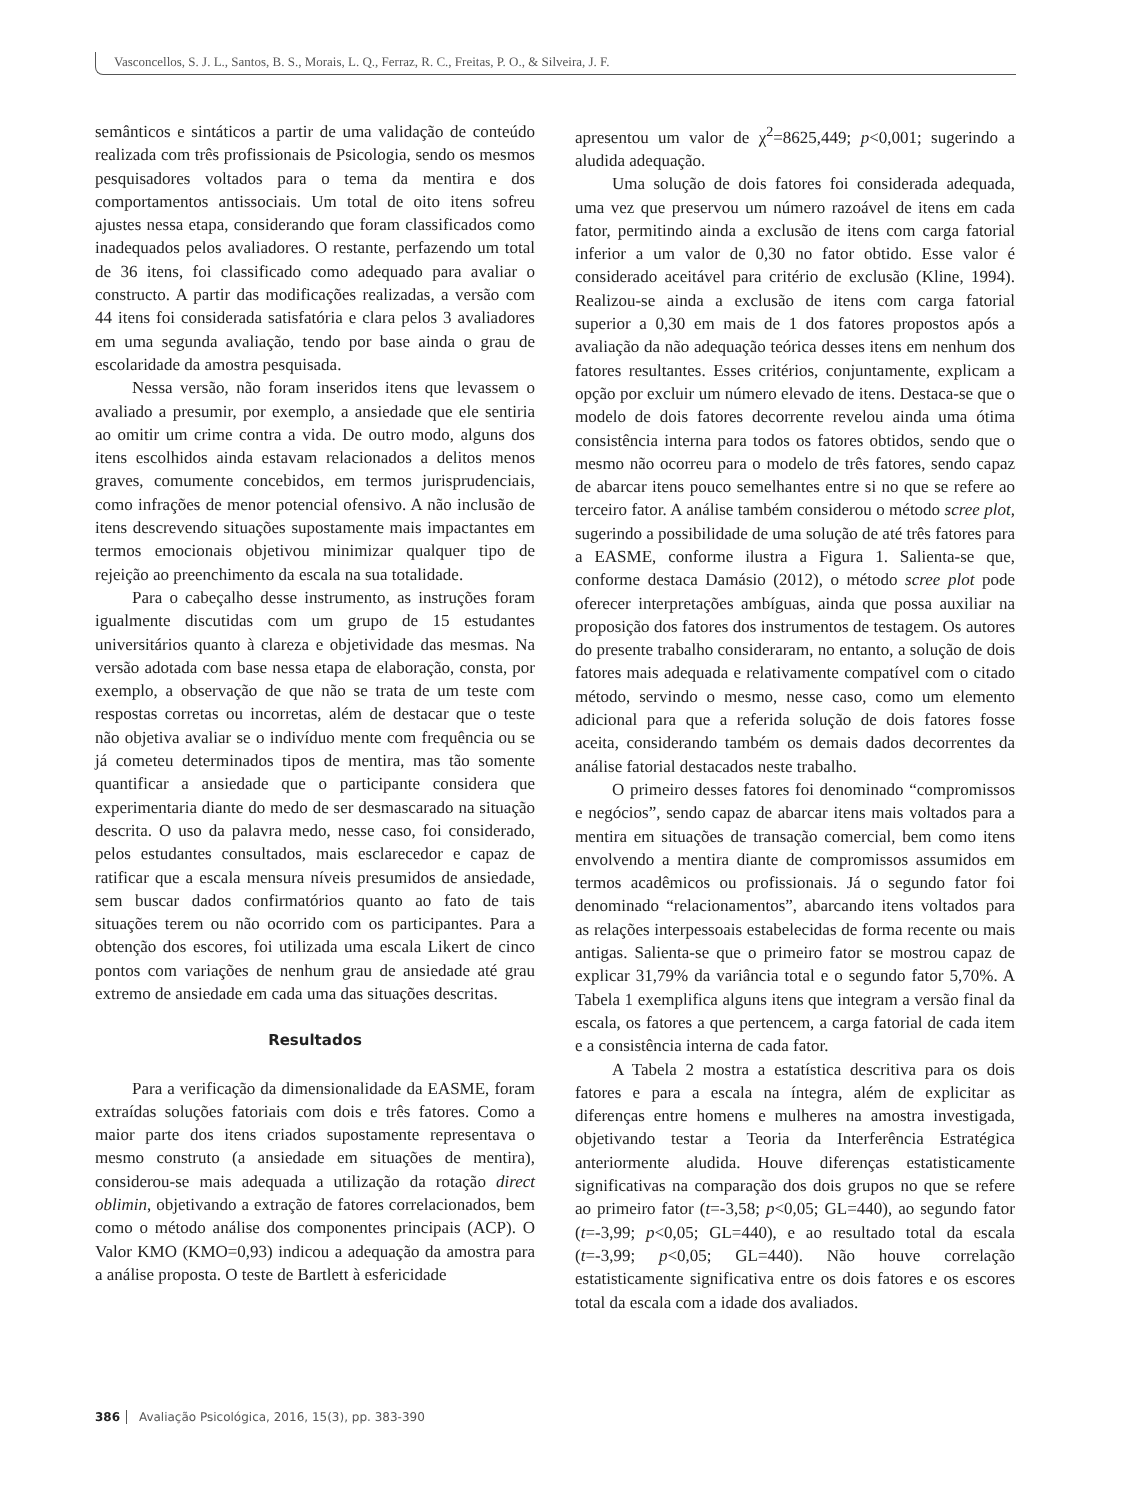Vasconcellos, S. J. L., Santos, B. S., Morais, L. Q., Ferraz, R. C., Freitas, P. O., & Silveira, J. F.
semânticos e sintáticos a partir de uma validação de conteúdo realizada com três profissionais de Psicologia, sendo os mesmos pesquisadores voltados para o tema da mentira e dos comportamentos antissociais. Um total de oito itens sofreu ajustes nessa etapa, considerando que foram classificados como inadequados pelos avaliadores. O restante, perfazendo um total de 36 itens, foi classificado como adequado para avaliar o constructo. A partir das modificações realizadas, a versão com 44 itens foi considerada satisfatória e clara pelos 3 avaliadores em uma segunda avaliação, tendo por base ainda o grau de escolaridade da amostra pesquisada.
Nessa versão, não foram inseridos itens que levassem o avaliado a presumir, por exemplo, a ansiedade que ele sentiria ao omitir um crime contra a vida. De outro modo, alguns dos itens escolhidos ainda estavam relacionados a delitos menos graves, comumente concebidos, em termos jurisprudenciais, como infrações de menor potencial ofensivo. A não inclusão de itens descrevendo situações supostamente mais impactantes em termos emocionais objetivou minimizar qualquer tipo de rejeição ao preenchimento da escala na sua totalidade.
Para o cabeçalho desse instrumento, as instruções foram igualmente discutidas com um grupo de 15 estudantes universitários quanto à clareza e objetividade das mesmas. Na versão adotada com base nessa etapa de elaboração, consta, por exemplo, a observação de que não se trata de um teste com respostas corretas ou incorretas, além de destacar que o teste não objetiva avaliar se o indivíduo mente com frequência ou se já cometeu determinados tipos de mentira, mas tão somente quantificar a ansiedade que o participante considera que experimentaria diante do medo de ser desmascarado na situação descrita. O uso da palavra medo, nesse caso, foi considerado, pelos estudantes consultados, mais esclarecedor e capaz de ratificar que a escala mensura níveis presumidos de ansiedade, sem buscar dados confirmatórios quanto ao fato de tais situações terem ou não ocorrido com os participantes. Para a obtenção dos escores, foi utilizada uma escala Likert de cinco pontos com variações de nenhum grau de ansiedade até grau extremo de ansiedade em cada uma das situações descritas.
Resultados
Para a verificação da dimensionalidade da EASME, foram extraídas soluções fatoriais com dois e três fatores. Como a maior parte dos itens criados supostamente representava o mesmo construto (a ansiedade em situações de mentira), considerou-se mais adequada a utilização da rotação direct oblimin, objetivando a extração de fatores correlacionados, bem como o método análise dos componentes principais (ACP). O Valor KMO (KMO=0,93) indicou a adequação da amostra para a análise proposta. O teste de Bartlett à esfericidade
apresentou um valor de χ<sup>2</sup>=8625,449; p<0,001; sugerindo a aludida adequação.
Uma solução de dois fatores foi considerada adequada, uma vez que preservou um número razoável de itens em cada fator, permitindo ainda a exclusão de itens com carga fatorial inferior a um valor de 0,30 no fator obtido. Esse valor é considerado aceitável para critério de exclusão (Kline, 1994). Realizou-se ainda a exclusão de itens com carga fatorial superior a 0,30 em mais de 1 dos fatores propostos após a avaliação da não adequação teórica desses itens em nenhum dos fatores resultantes. Esses critérios, conjuntamente, explicam a opção por excluir um número elevado de itens. Destaca-se que o modelo de dois fatores decorrente revelou ainda uma ótima consistência interna para todos os fatores obtidos, sendo que o mesmo não ocorreu para o modelo de três fatores, sendo capaz de abarcar itens pouco semelhantes entre si no que se refere ao terceiro fator. A análise também considerou o método scree plot, sugerindo a possibilidade de uma solução de até três fatores para a EASME, conforme ilustra a Figura 1. Salienta-se que, conforme destaca Damásio (2012), o método scree plot pode oferecer interpretações ambíguas, ainda que possa auxiliar na proposição dos fatores dos instrumentos de testagem. Os autores do presente trabalho consideraram, no entanto, a solução de dois fatores mais adequada e relativamente compatível com o citado método, servindo o mesmo, nesse caso, como um elemento adicional para que a referida solução de dois fatores fosse aceita, considerando também os demais dados decorrentes da análise fatorial destacados neste trabalho.
O primeiro desses fatores foi denominado “compromissos e negócios”, sendo capaz de abarcar itens mais voltados para a mentira em situações de transação comercial, bem como itens envolvendo a mentira diante de compromissos assumidos em termos acadêmicos ou profissionais. Já o segundo fator foi denominado “relacionamentos”, abarcando itens voltados para as relações interpessoais estabelecidas de forma recente ou mais antigas. Salienta-se que o primeiro fator se mostrou capaz de explicar 31,79% da variância total e o segundo fator 5,70%. A Tabela 1 exemplifica alguns itens que integram a versão final da escala, os fatores a que pertencem, a carga fatorial de cada item e a consistência interna de cada fator.
A Tabela 2 mostra a estatística descritiva para os dois fatores e para a escala na íntegra, além de explicitar as diferenças entre homens e mulheres na amostra investigada, objetivando testar a Teoria da Interferência Estratégica anteriormente aludida. Houve diferenças estatisticamente significativas na comparação dos dois grupos no que se refere ao primeiro fator (t=-3,58; p<0,05; GL=440), ao segundo fator (t=-3,99; p<0,05; GL=440), e ao resultado total da escala (t=-3,99; p<0,05; GL=440). Não houve correlação estatisticamente significativa entre os dois fatores e os escores total da escala com a idade dos avaliados.
386 Avaliação Psicológica, 2016, 15(3), pp. 383-390